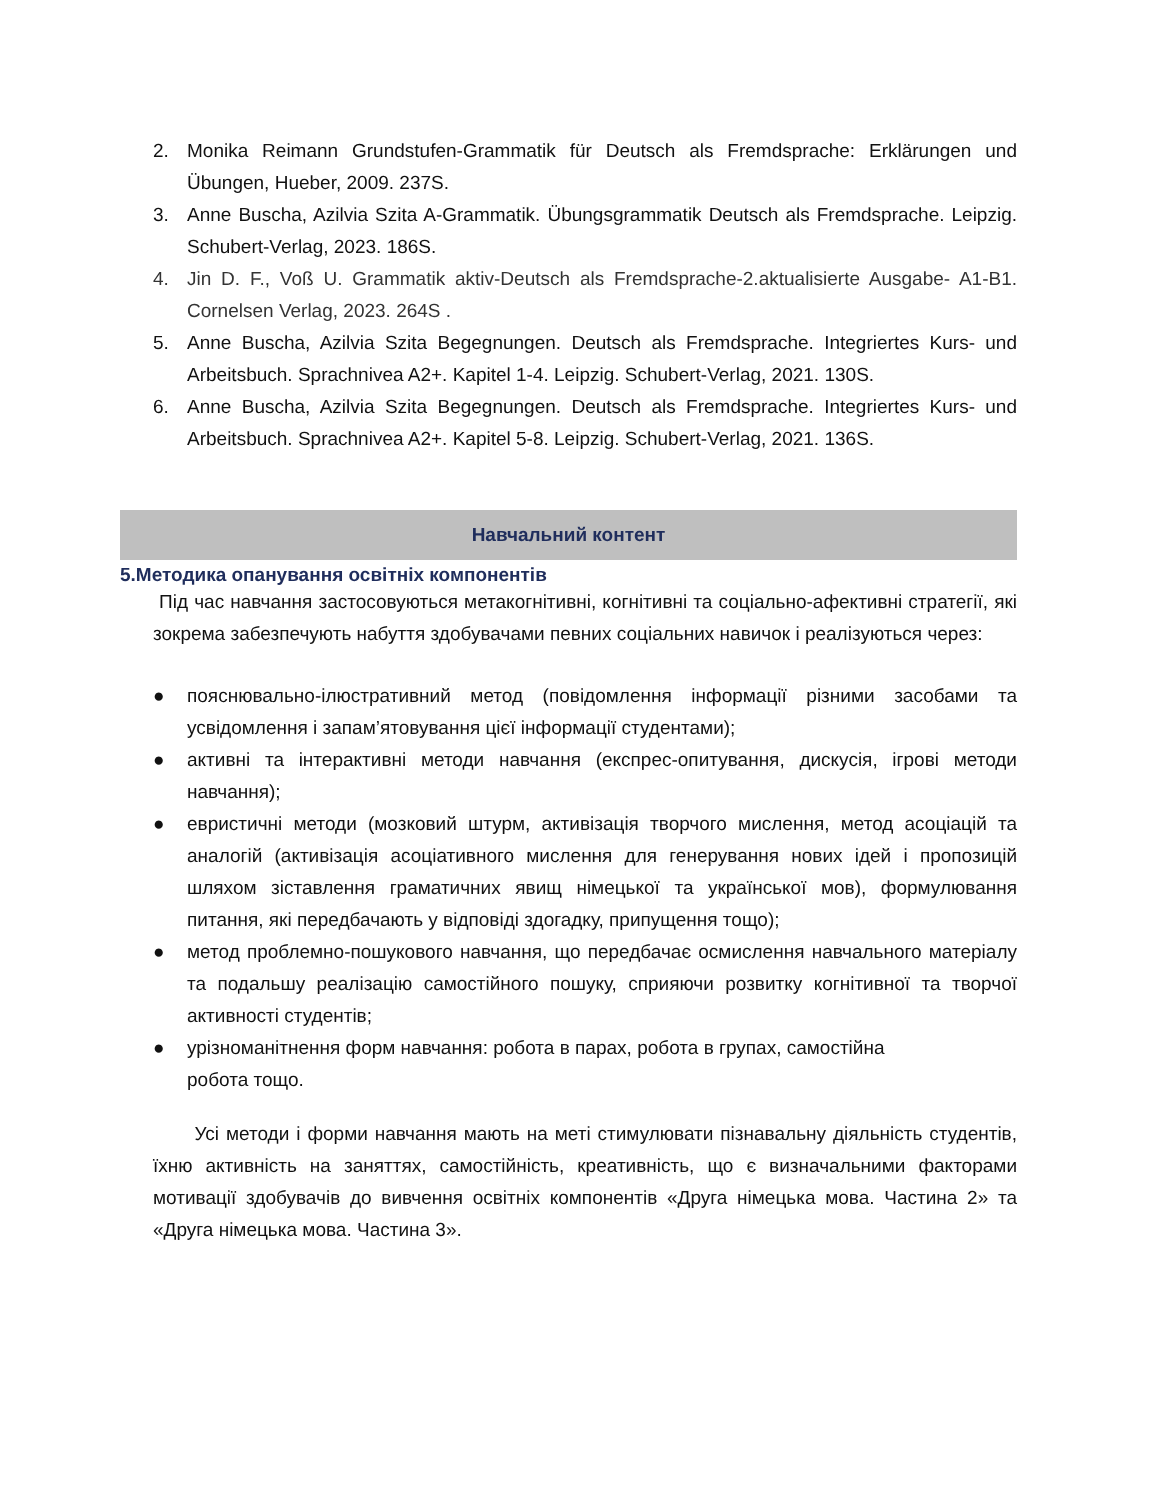2. Monika Reimann Grundstufen-Grammatik für Deutsch als Fremdsprache: Erklärungen und Übungen, Hueber, 2009. 237S.
3. Anne Buscha, Azilvia Szita A-Grammatik. Übungsgrammatik Deutsch als Fremdsprache. Leipzig. Schubert-Verlag, 2023. 186S.
4. Jin D. F., Voß U. Grammatik aktiv-Deutsch als Fremdsprache-2.aktualisierte Ausgabe- A1-B1. Cornelsen Verlag, 2023. 264S .
5. Anne Buscha, Azilvia Szita Begegnungen. Deutsch als Fremdsprache. Integriertes Kurs- und Arbeitsbuch. Sprachnivea A2+. Kapitel 1-4. Leipzig. Schubert-Verlag, 2021. 130S.
6. Anne Buscha, Azilvia Szita Begegnungen. Deutsch als Fremdsprache. Integriertes Kurs- und Arbeitsbuch. Sprachnivea A2+. Kapitel 5-8. Leipzig. Schubert-Verlag, 2021. 136S.
Навчальний контент
5.Методика опанування освітніх компонентів
Під час навчання застосовуються метакогнітивні, когнітивні та соціально-афективні стратегії, які зокрема забезпечують набуття здобувачами певних соціальних навичок і реалізуються через:
● пояснювально-ілюстративний метод (повідомлення інформації різними засобами та усвідомлення і запам’ятовування цієї інформації студентами);
● активні та інтерактивні методи навчання (експрес-опитування, дискусія, ігрові методи навчання);
● евристичні методи (мозковий штурм, активізація творчого мислення, метод асоціацій та аналогій (активізація асоціативного мислення для генерування нових ідей і пропозицій шляхом зіставлення граматичних явищ німецької та української мов), формулювання питання, які передбачають у відповіді здогадку, припущення тощо);
● метод проблемно-пошукового навчання, що передбачає осмислення навчального матеріалу та подальшу реалізацію самостійного пошуку, сприяючи розвитку когнітивної та творчої активності студентів;
● урізноманітнення форм навчання: робота в парах, робота в групах, самостійна
робота тощо.
Усі методи і форми навчання мають на меті стимулювати пізнавальну діяльність студентів, їхню активність на заняттях, самостійність, креативність, що є визначальними факторами мотивації здобувачів до вивчення освітніх компонентів «Друга німецька мова. Частина 2» та «Друга німецька мова. Частина 3».